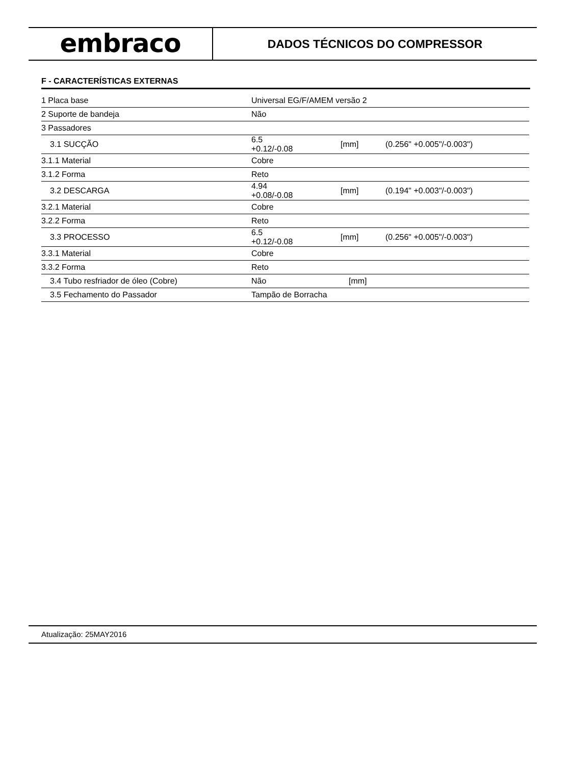embraco
DADOS TÉCNICOS DO COMPRESSOR
F - CARACTERÍSTICAS EXTERNAS
| 1 Placa base | Universal EG/F/AMEM versão 2 | | | |
| 2 Suporte de bandeja | Não | | | |
| 3 Passadores | | | | |
| 3.1 SUCÇÃO | 6.5 +0.12/-0.08 | | [mm] | (0.256" +0.005"/-0.003") |
| 3.1.1 Material | Cobre | | | |
| 3.1.2 Forma | Reto | | | |
| 3.2 DESCARGA | 4.94 +0.08/-0.08 | | [mm] | (0.194" +0.003"/-0.003") |
| 3.2.1 Material | Cobre | | | |
| 3.2.2 Forma | Reto | | | |
| 3.3 PROCESSO | 6.5 +0.12/-0.08 | | [mm] | (0.256" +0.005"/-0.003") |
| 3.3.1 Material | Cobre | | | |
| 3.3.2 Forma | Reto | | | |
| 3.4 Tubo resfriador de óleo (Cobre) | Não | | [mm] | |
| 3.5 Fechamento do Passador | Tampão de Borracha | | | |
Atualização: 25MAY2016